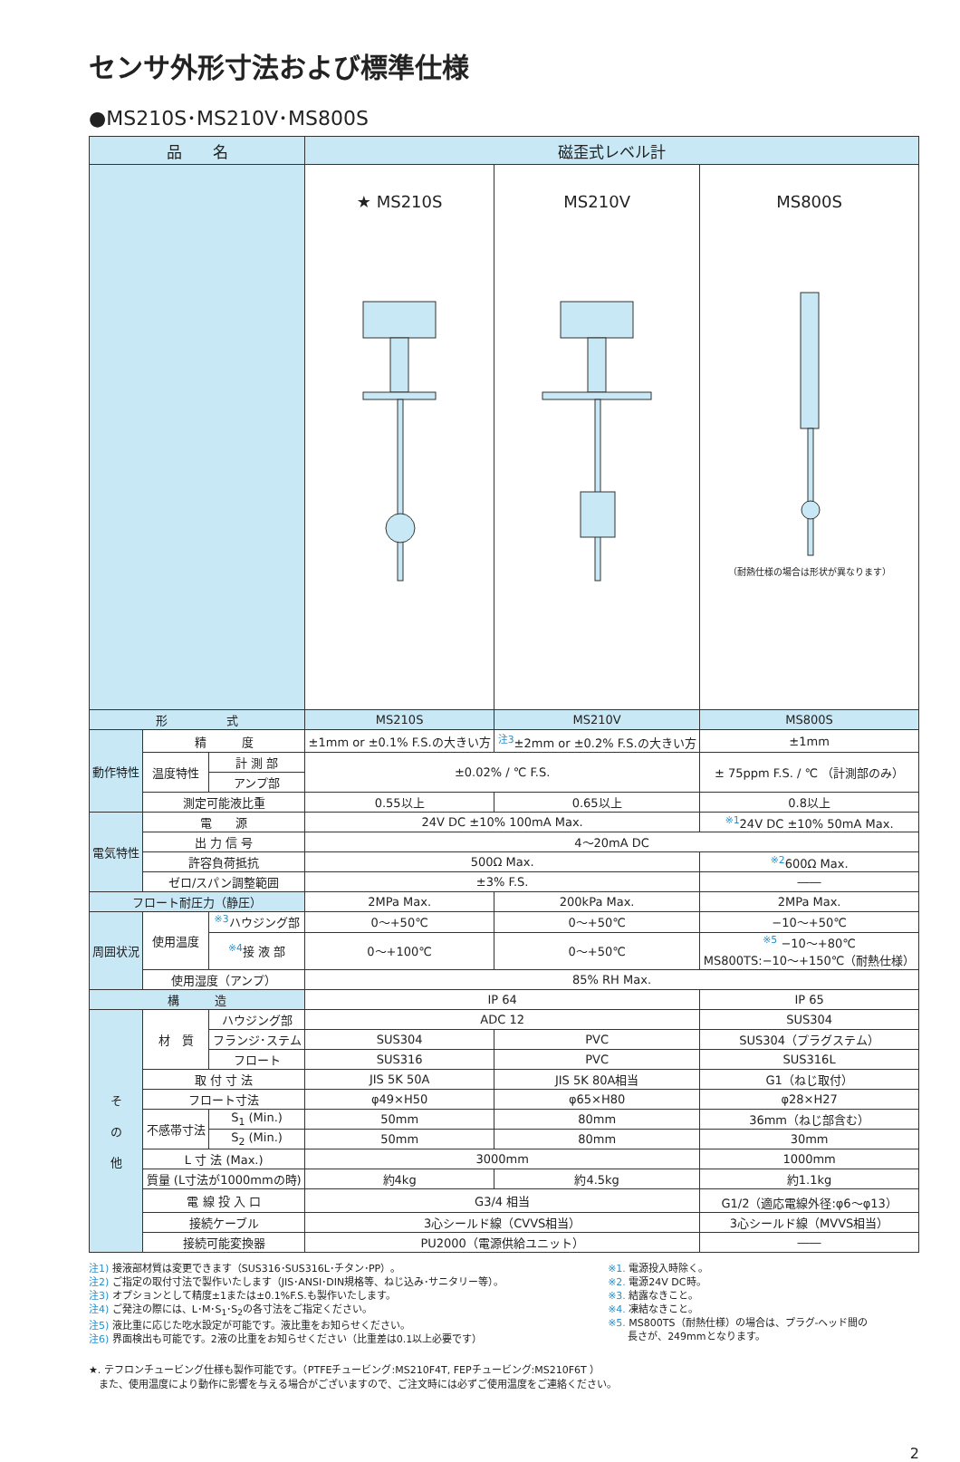センサ外形寸法および標準仕様
●MS210S･MS210V･MS800S
| 品 名 | | | 磁歪式レベル計 | | |
| --- | --- | --- | --- | --- | --- |
| | | | ★ MS210S | MS210V | MS800S （耐熱仕様の場合は形状が異なります） |
| 形 式 | | | MS210S | MS210V | MS800S |
| 動作特性 | 精 度 | | ±1mm or ±0.1% F.S.の大きい方 | <sup>注3</sup>±2mm or ±0.2% F.S.の大きい方 | ±1mm |
| | 温度特性 | 計 測 部 | ±0.02% / ℃ F.S. | | ± 75ppm F.S. / ℃ （計測部のみ） |
| | | アンプ部 | | | |
| | 測定可能液比重 | | 0.55以上 | 0.65以上 | 0.8以上 |
| 電気特性 | 電 源 | | 24V DC ±10% 100mA Max. | | <sup>※1</sup>24V DC ±10% 50mA Max. |
| | 出 力 信 号 | | 4～20mA DC | | |
| | 許容負荷抵抗 | | 500Ω Max. | | <sup>※2</sup>600Ω Max. |
| | ゼロ/スパン調整範囲 | | ±3% F.S. | | ―― |
| フロート耐圧力（静圧） | | | 2MPa Max. | 200kPa Max. | 2MPa Max. |
| 周囲状況 | 使用温度 | <sup>※3</sup>ハウジング部 | 0～+50℃ | 0～+50℃ | −10～+50℃ |
| | | <sup>※4</sup>接 液 部 | 0～+100℃ | 0～+50℃ | <sup>※5</sup> −10～+80℃ MS800TS:−10～+150℃（耐熱仕様） |
| | 使用湿度（アンプ） | | 85% RH Max. | | |
| 構 造 | | | IP 64 | | IP 65 |
| そ の 他 | 材 質 | ハウジング部 | ADC 12 | | SUS304 |
| | | フランジ･ステム | SUS304 | PVC | SUS304（プラグステム） |
| | | フロート | SUS316 | PVC | SUS316L |
| | 取 付 寸 法 | | JIS 5K 50A | JIS 5K 80A相当 | G1（ねじ取付） |
| | フロート寸法 | | φ49×H50 | φ65×H80 | φ28×H27 |
| | 不感帯寸法 | S<sub>1</sub> (Min.) | 50mm | 80mm | 36mm（ねじ部含む） |
| | | S<sub>2</sub> (Min.) | 50mm | 80mm | 30mm |
| | L 寸 法 (Max.) | | 3000mm | | 1000mm |
| | 質量 (L寸法が1000mmの時) | | 約4kg | 約4.5kg | 約1.1kg |
| | 電 線 投 入 口 | | G3/4 相当 | | G1/2（適応電線外径:φ6～φ13） |
| | 接続ケーブル | | 3心シールド線（CVVS相当） | | 3心シールド線（MVVS相当） |
| | 接続可能変換器 | | PU2000（電源供給ユニット） | | ―― |
注1) 接液部材質は変更できます（SUS316･SUS316L･チタン･PP）。
注2) ご指定の取付寸法で製作いたします（JIS･ANSI･DIN規格等、ねじ込み･サニタリー等）。
注3) オプションとして精度±1または±0.1%F.S.も製作いたします。
注4) ご発注の際には、L･M･S<sub>1</sub>･S<sub>2</sub>の各寸法をご指定ください。
注5) 液比重に応じた吃水設定が可能です。液比重をお知らせください。
注6) 界面検出も可能です。2液の比重をお知らせください（比重差は0.1以上必要です）
※1. 電源投入時除く。
※2. 電源24V DC時。
※3. 結露なきこと。
※4. 凍結なきこと。
※5. MS800TS（耐熱仕様）の場合は、プラグ-ヘッド間の
　　長さが、249mmとなります。
★. テフロンチュービング仕様も製作可能です。（PTFEチュービング:MS210F4T, FEPチュービング:MS210F6T ）
　また、使用温度により動作に影響を与える場合がございますので、ご注文時には必ずご使用温度をご連絡ください。
2